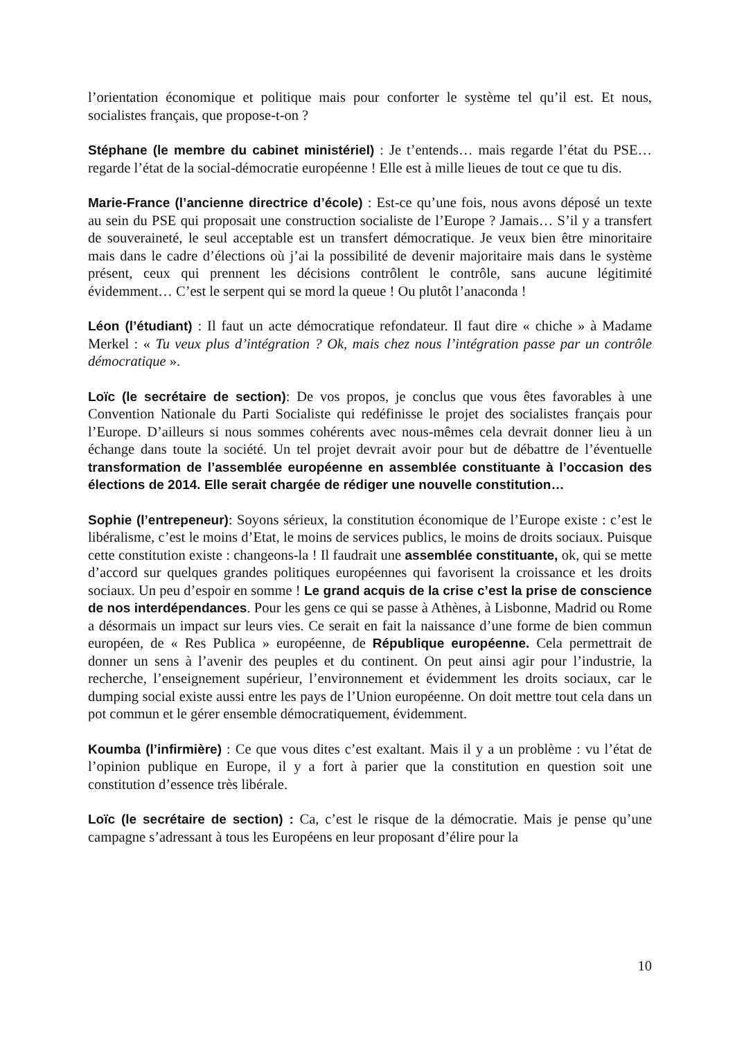l’orientation économique et politique mais pour conforter le système tel qu’il est. Et nous, socialistes français, que propose-t-on ?
Stéphane (le membre du cabinet ministériel) : Je t’entends… mais regarde l’état du PSE… regarde l’état de la social-démocratie européenne ! Elle est à mille lieues de tout ce que tu dis.
Marie-France (l’ancienne directrice d’école) : Est-ce qu’une fois, nous avons déposé un texte au sein du PSE qui proposait une construction socialiste de l’Europe ? Jamais… S’il y a transfert de souveraineté, le seul acceptable est un transfert démocratique. Je veux bien être minoritaire mais dans le cadre d’élections où j’ai la possibilité de devenir majoritaire mais dans le système présent, ceux qui prennent les décisions contrôlent le contrôle, sans aucune légitimité évidemment… C’est le serpent qui se mord la queue ! Ou plutôt l’anaconda !
Léon (l’étudiant) : Il faut un acte démocratique refondateur. Il faut dire « chiche » à Madame Merkel : « Tu veux plus d’intégration ? Ok, mais chez nous l’intégration passe par un contrôle démocratique ».
Loïc (le secrétaire de section): De vos propos, je conclus que vous êtes favorables à une Convention Nationale du Parti Socialiste qui redéfinisse le projet des socialistes français pour l’Europe. D’ailleurs si nous sommes cohérents avec nous-mêmes cela devrait donner lieu à un échange dans toute la société. Un tel projet devrait avoir pour but de débattre de l’éventuelle transformation de l’assemblée européenne en assemblée constituante à l’occasion des élections de 2014. Elle serait chargée de rédiger une nouvelle constitution…
Sophie (l’entrepeneur): Soyons sérieux, la constitution économique de l’Europe existe : c’est le libéralisme, c’est le moins d’Etat, le moins de services publics, le moins de droits sociaux. Puisque cette constitution existe : changeons-la ! Il faudrait une assemblée constituante, ok, qui se mette d’accord sur quelques grandes politiques européennes qui favorisent la croissance et les droits sociaux. Un peu d’espoir en somme ! Le grand acquis de la crise c’est la prise de conscience de nos interdépendances. Pour les gens ce qui se passe à Athènes, à Lisbonne, Madrid ou Rome a désormais un impact sur leurs vies. Ce serait en fait la naissance d’une forme de bien commun européen, de « Res Publica » européenne, de République européenne. Cela permettrait de donner un sens à l’avenir des peuples et du continent. On peut ainsi agir pour l’industrie, la recherche, l’enseignement supérieur, l’environnement et évidemment les droits sociaux, car le dumping social existe aussi entre les pays de l’Union européenne. On doit mettre tout cela dans un pot commun et le gérer ensemble démocratiquement, évidemment.
Koumba (l’infirmière) : Ce que vous dites c’est exaltant. Mais il y a un problème : vu l’état de l’opinion publique en Europe, il y a fort à parier que la constitution en question soit une constitution d’essence très libérale.
Loïc (le secrétaire de section) : Ca, c’est le risque de la démocratie. Mais je pense qu’une campagne s’adressant à tous les Européens en leur proposant d’élire pour la
10